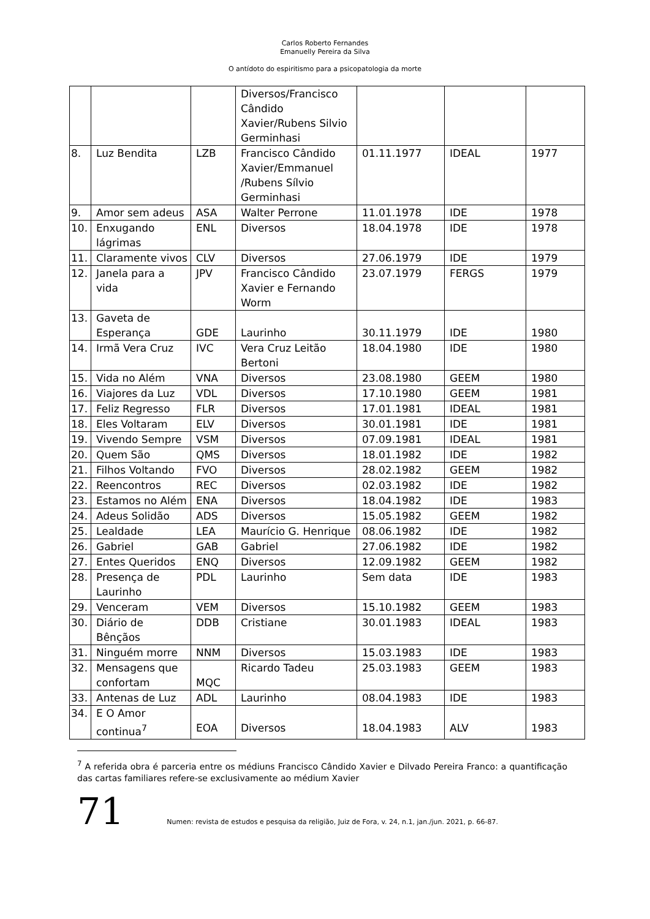Carlos Roberto Fernandes
Emanuelly Pereira da Silva
O antídoto do espiritismo para a psicopatologia da morte
| | | | Diversos/Francisco Cândido Xavier/Rubens Silvio Germinhasi | | | |
| 8. | Luz Bendita | LZB | Francisco Cândido Xavier/Emmanuel /Rubens Sílvio Germinhasi | 01.11.1977 | IDEAL | 1977 |
| 9. | Amor sem adeus | ASA | Walter Perrone | 11.01.1978 | IDE | 1978 |
| 10. | Enxugando lágrimas | ENL | Diversos | 18.04.1978 | IDE | 1978 |
| 11. | Claramente vivos | CLV | Diversos | 27.06.1979 | IDE | 1979 |
| 12. | Janela para a vida | JPV | Francisco Cândido Xavier e Fernando Worm | 23.07.1979 | FERGS | 1979 |
| 13. | Gaveta de Esperança | GDE | Laurinho | 30.11.1979 | IDE | 1980 |
| 14. | Irmã Vera Cruz | IVC | Vera Cruz Leitão Bertoni | 18.04.1980 | IDE | 1980 |
| 15. | Vida no Além | VNA | Diversos | 23.08.1980 | GEEM | 1980 |
| 16. | Viajores da Luz | VDL | Diversos | 17.10.1980 | GEEM | 1981 |
| 17. | Feliz Regresso | FLR | Diversos | 17.01.1981 | IDEAL | 1981 |
| 18. | Eles Voltaram | ELV | Diversos | 30.01.1981 | IDE | 1981 |
| 19. | Vivendo Sempre | VSM | Diversos | 07.09.1981 | IDEAL | 1981 |
| 20. | Quem São | QMS | Diversos | 18.01.1982 | IDE | 1982 |
| 21. | Filhos Voltando | FVO | Diversos | 28.02.1982 | GEEM | 1982 |
| 22. | Reencontros | REC | Diversos | 02.03.1982 | IDE | 1982 |
| 23. | Estamos no Além | ENA | Diversos | 18.04.1982 | IDE | 1983 |
| 24. | Adeus Solidão | ADS | Diversos | 15.05.1982 | GEEM | 1982 |
| 25. | Lealdade | LEA | Maurício G. Henrique | 08.06.1982 | IDE | 1982 |
| 26. | Gabriel | GAB | Gabriel | 27.06.1982 | IDE | 1982 |
| 27. | Entes Queridos | ENQ | Diversos | 12.09.1982 | GEEM | 1982 |
| 28. | Presença de Laurinho | PDL | Laurinho | Sem data | IDE | 1983 |
| 29. | Venceram | VEM | Diversos | 15.10.1982 | GEEM | 1983 |
| 30. | Diário de Bênçãos | DDB | Cristiane | 30.01.1983 | IDEAL | 1983 |
| 31. | Ninguém morre | NNM | Diversos | 15.03.1983 | IDE | 1983 |
| 32. | Mensagens que confortam | MQC | Ricardo Tadeu | 25.03.1983 | GEEM | 1983 |
| 33. | Antenas de Luz | ADL | Laurinho | 08.04.1983 | IDE | 1983 |
| 34. | E O Amor continua<sup>7</sup> | EOA | Diversos | 18.04.1983 | ALV | 1983 |
<sup>7</sup> A referida obra é parceria entre os médiuns Francisco Cândido Xavier e Dilvado Pereira Franco: a quantificação das cartas familiares refere-se exclusivamente ao médium Xavier
71
Numen: revista de estudos e pesquisa da religião, Juiz de Fora, v. 24, n.1, jan./jun. 2021, p. 66-87.